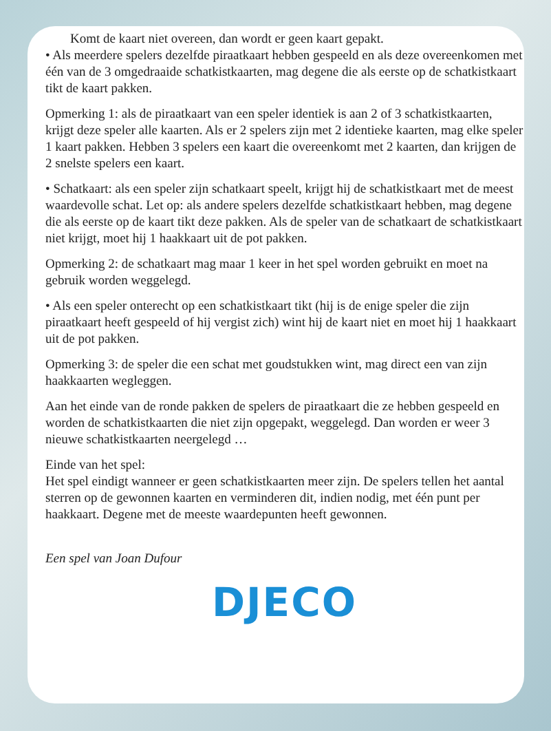Komt de kaart niet overeen, dan wordt er geen kaart gepakt.
• Als meerdere spelers dezelfde piraatkaart hebben gespeeld en als deze overeenkomen met één van de 3 omgedraaide schatkistkaarten, mag degene die als eerste op de schatkistkaart tikt de kaart pakken.
Opmerking 1: als de piraatkaart van een speler identiek is aan 2 of 3 schatkistkaarten, krijgt deze speler alle kaarten. Als er 2 spelers zijn met 2 identieke kaarten, mag elke speler 1 kaart pakken. Hebben 3 spelers een kaart die overeenkomt met 2 kaarten, dan krijgen de 2 snelste spelers een kaart.
• Schatkaart: als een speler zijn schatkaart speelt, krijgt hij de schatkistkaart met de meest waardevolle schat. Let op: als andere spelers dezelfde schatkistkaart hebben, mag degene die als eerste op de kaart tikt deze pakken. Als de speler van de schatkaart de schatkistkaart niet krijgt, moet hij 1 haakkaart uit de pot pakken.
Opmerking 2: de schatkaart mag maar 1 keer in het spel worden gebruikt en moet na gebruik worden weggelegd.
• Als een speler onterecht op een schatkistkaart tikt (hij is de enige speler die zijn piraatkaart heeft gespeeld of hij vergist zich) wint hij de kaart niet en moet hij 1 haakkaart uit de pot pakken.
Opmerking 3: de speler die een schat met goudstukken wint, mag direct een van zijn haakkaarten wegleggen.
Aan het einde van de ronde pakken de spelers de piraatkaart die ze hebben gespeeld en worden de schatkistkaarten die niet zijn opgepakt, weggelegd. Dan worden er weer 3 nieuwe schatkistkaarten neergelegd …
Einde van het spel:
Het spel eindigt wanneer er geen schatkistkaarten meer zijn. De spelers tellen het aantal sterren op de gewonnen kaarten en verminderen dit, indien nodig, met één punt per haakkaart. Degene met de meeste waardepunten heeft gewonnen.
Een spel van Joan Dufour
DJECO